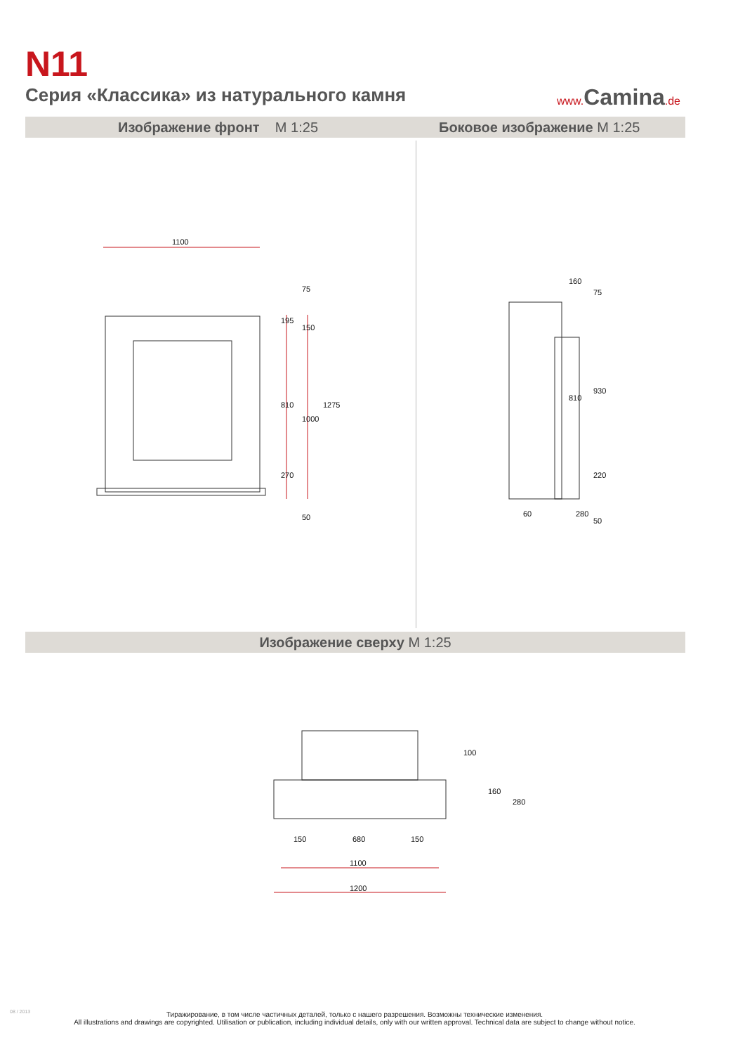N11
Серия «Классика» из натурального камня
www.Camina.de
Изображение фронт M 1:25 Боковое изображение M 1:25
1100
810
1000
1275
195
150
270
50
75
160
75
930
810
220
50
60
280
Изображение сверху M 1:25
150
680
150
1100
1200
100
160
280
08 / 2013
Тиражирование, в том числе частичных деталей, только с нашего разрешения. Возможны технические изменения.
All illustrations and drawings are copyrighted. Utilisation or publication, including individual details, only with our written approval. Technical data are subject to change without notice.